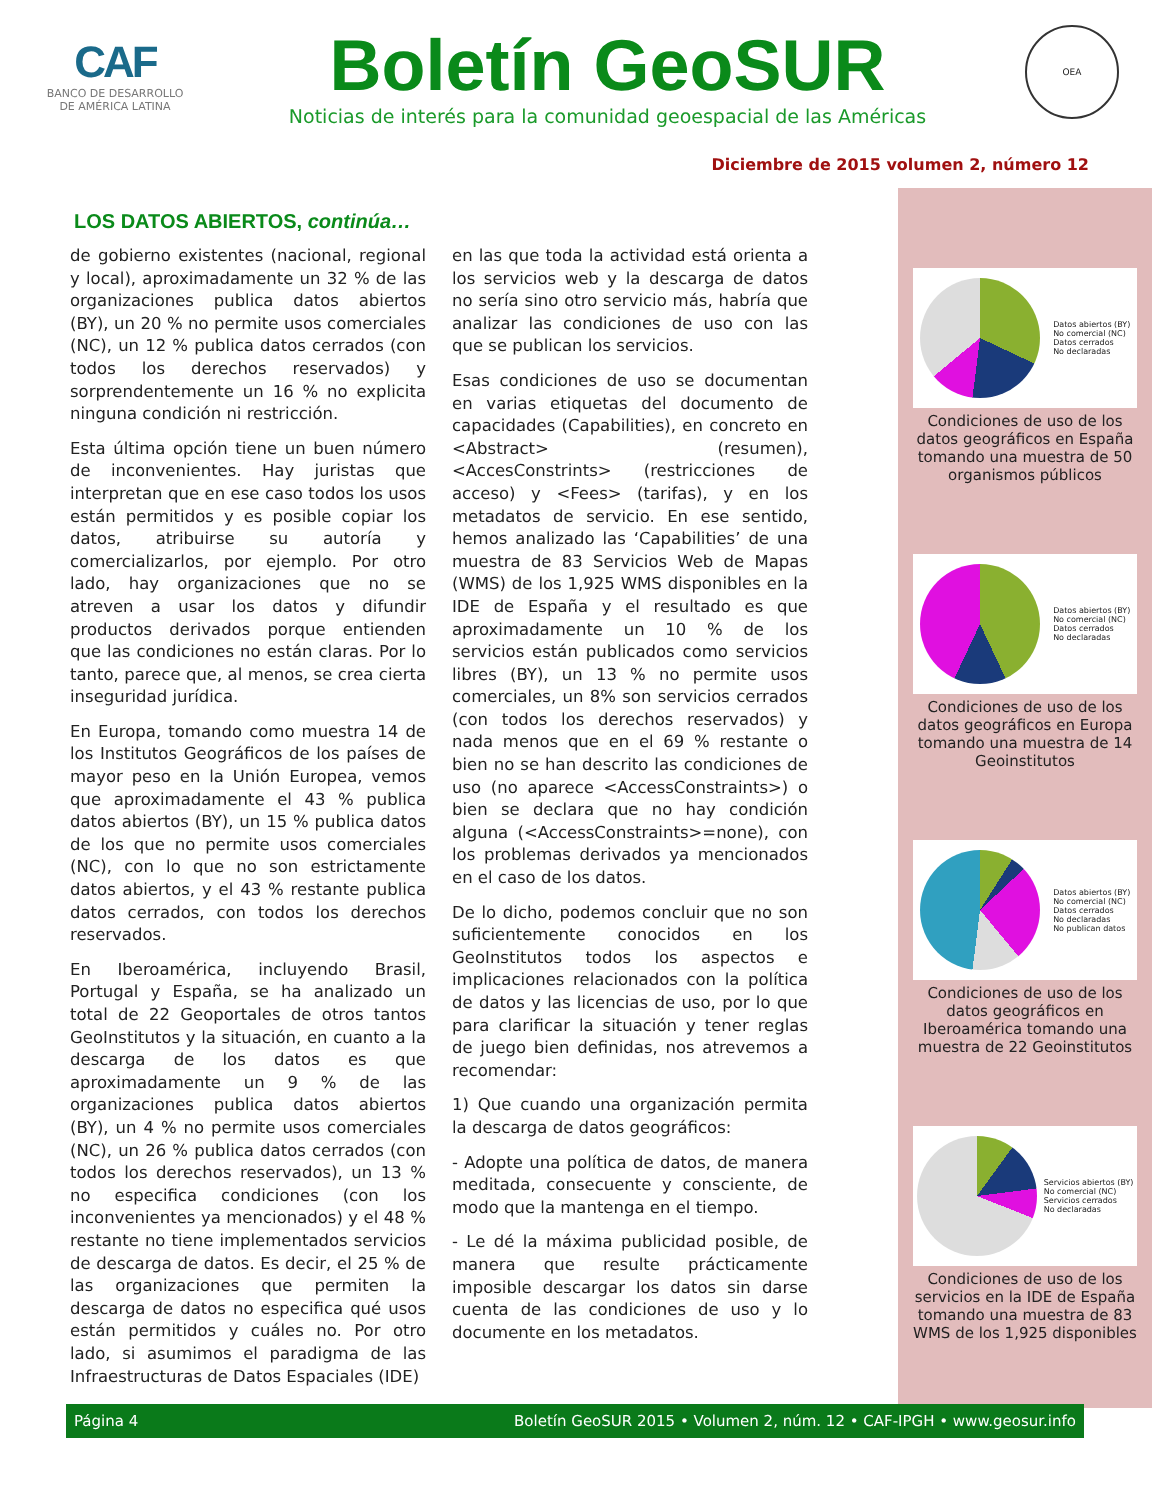CAF
BANCO DE DESARROLLO
DE AMÉRICA LATINA
Boletín GeoSUR
Noticias de interés para la comunidad geoespacial de las Américas
OEA
Diciembre de 2015 volumen 2, número 12
LOS DATOS ABIERTOS, continúa…
de gobierno existentes (nacional, regional y local), aproximadamente un 32 % de las organizaciones publica datos abiertos (BY), un 20 % no permite usos comerciales (NC), un 12 % publica datos cerrados (con todos los derechos reservados) y sorprendentemente un 16 % no explicita ninguna condición ni restricción.
Esta última opción tiene un buen número de inconvenientes. Hay juristas que interpretan que en ese caso todos los usos están permitidos y es posible copiar los datos, atribuirse su autoría y comercializarlos, por ejemplo. Por otro lado, hay organizaciones que no se atreven a usar los datos y difundir productos derivados porque entienden que las condiciones no están claras. Por lo tanto, parece que, al menos, se crea cierta inseguridad jurídica.
En Europa, tomando como muestra 14 de los Institutos Geográficos de los países de mayor peso en la Unión Europea, vemos que aproximadamente el 43 % publica datos abiertos (BY), un 15 % publica datos de los que no permite usos comerciales (NC), con lo que no son estrictamente datos abiertos, y el 43 % restante publica datos cerrados, con todos los derechos reservados.
En Iberoamérica, incluyendo Brasil, Portugal y España, se ha analizado un total de 22 Geoportales de otros tantos GeoInstitutos y la situación, en cuanto a la descarga de los datos es que aproximadamente un 9 % de las organizaciones publica datos abiertos (BY), un 4 % no permite usos comerciales (NC), un 26 % publica datos cerrados (con todos los derechos reservados), un 13 % no especifica condiciones (con los inconvenientes ya mencionados) y el 48 % restante no tiene implementados servicios de descarga de datos. Es decir, el 25 % de las organizaciones que permiten la descarga de datos no especifica qué usos están permitidos y cuáles no. Por otro lado, si asumimos el paradigma de las Infraestructuras de Datos Espaciales (IDE)
en las que toda la actividad está orienta a los servicios web y la descarga de datos no sería sino otro servicio más, habría que analizar las condiciones de uso con las que se publican los servicios.
Esas condiciones de uso se documentan en varias etiquetas del documento de capacidades (Capabilities), en concreto en <Abstract> (resumen), <AccesConstrints> (restricciones de acceso) y <Fees> (tarifas), y en los metadatos de servicio. En ese sentido, hemos analizado las ‘Capabilities’ de una muestra de 83 Servicios Web de Mapas (WMS) de los 1,925 WMS disponibles en la IDE de España y el resultado es que aproximadamente un 10 % de los servicios están publicados como servicios libres (BY), un 13 % no permite usos comerciales, un 8% son servicios cerrados (con todos los derechos reservados) y nada menos que en el 69 % restante o bien no se han descrito las condiciones de uso (no aparece <AccessConstraints>) o bien se declara que no hay condición alguna (<AccessConstraints>=none), con los problemas derivados ya mencionados en el caso de los datos.
De lo dicho, podemos concluir que no son suficientemente conocidos en los GeoInstitutos todos los aspectos e implicaciones relacionados con la política de datos y las licencias de uso, por lo que para clarificar la situación y tener reglas de juego bien definidas, nos atrevemos a recomendar:
1) Que cuando una organización permita la descarga de datos geográficos:
- Adopte una política de datos, de manera meditada, consecuente y consciente, de modo que la mantenga en el tiempo.
- Le dé la máxima publicidad posible, de manera que resulte prácticamente imposible descargar los datos sin darse cuenta de las condiciones de uso y lo documente en los metadatos.
Datos abiertos (BY)
No comercial (NC)
Datos cerrados
No declaradas
Condiciones de uso de los datos geográficos en España tomando una muestra de 50 organismos públicos
Datos abiertos (BY)
No comercial (NC)
Datos cerrados
No declaradas
Condiciones de uso de los datos geográficos en Europa tomando una muestra de 14 Geoinstitutos
Datos abiertos (BY)
No comercial (NC)
Datos cerrados
No declaradas
No publican datos
Condiciones de uso de los datos geográficos en Iberoamérica tomando una muestra de 22 Geoinstitutos
Servicios abiertos (BY)
No comercial (NC)
Servicios cerrados
No declaradas
Condiciones de uso de los servicios en la IDE de España tomando una muestra de 83 WMS de los 1,925 disponibles
Página 4 Boletín GeoSUR 2015 • Volumen 2, núm. 12 • CAF-IPGH • www.geosur.info